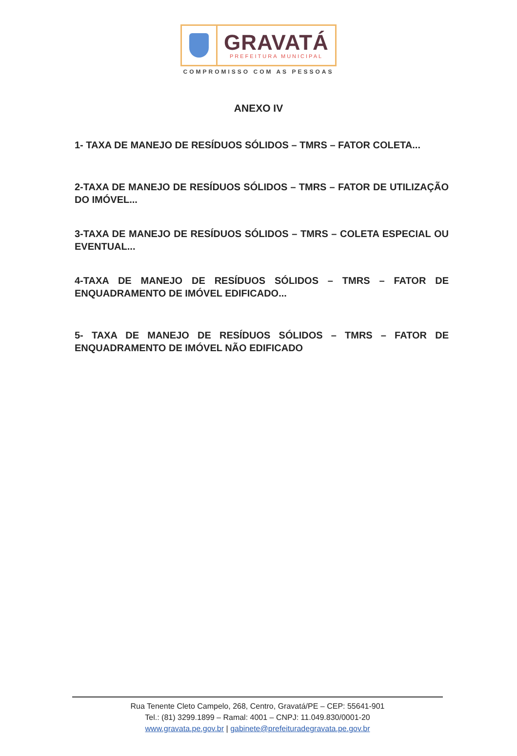GRAVATÁ
PREFEITURA MUNICIPAL
COMPROMISSO COM AS PESSOAS
ANEXO IV
1- TAXA DE MANEJO DE RESÍDUOS SÓLIDOS – TMRS – FATOR COLETA...
2-TAXA DE MANEJO DE RESÍDUOS SÓLIDOS – TMRS – FATOR DE UTILIZAÇÃO DO IMÓVEL...
3-TAXA DE MANEJO DE RESÍDUOS SÓLIDOS – TMRS – COLETA ESPECIAL OU EVENTUAL...
4-TAXA DE MANEJO DE RESÍDUOS SÓLIDOS – TMRS – FATOR DE ENQUADRAMENTO DE IMÓVEL EDIFICADO...
5- TAXA DE MANEJO DE RESÍDUOS SÓLIDOS – TMRS – FATOR DE ENQUADRAMENTO DE IMÓVEL NÃO EDIFICADO
Rua Tenente Cleto Campelo, 268, Centro, Gravatá/PE – CEP: 55641-901
Tel.: (81) 3299.1899 – Ramal: 4001 – CNPJ: 11.049.830/0001-20
www.gravata.pe.gov.br | gabinete@prefeituradegravata.pe.gov.br